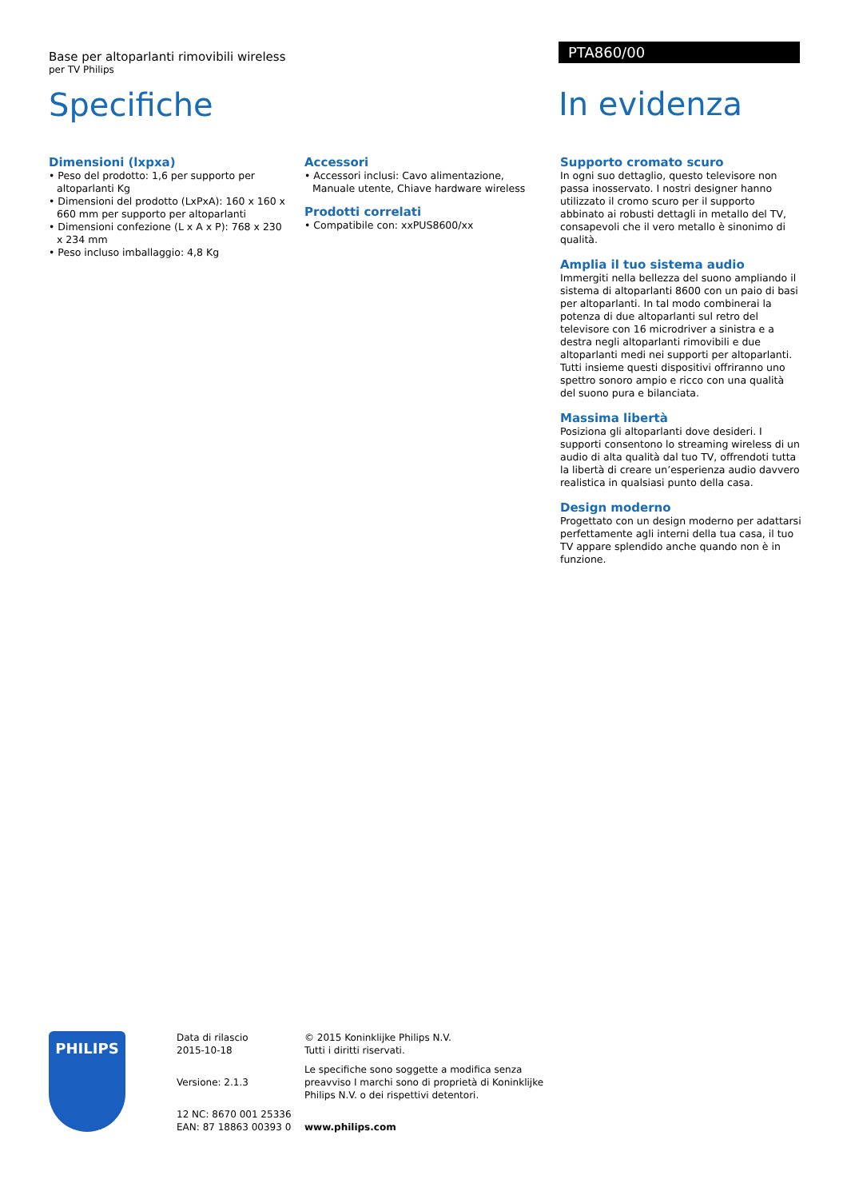Base per altoparlanti rimovibili wireless
per TV Philips
Specifiche
PTA860/00
In evidenza
Dimensioni (lxpxa)
• Peso del prodotto: 1,6 per supporto per altoparlanti Kg
• Dimensioni del prodotto (LxPxA): 160 x 160 x 660 mm per supporto per altoparlanti
• Dimensioni confezione (L x A x P): 768 x 230 x 234 mm
• Peso incluso imballaggio: 4,8 Kg
Accessori
• Accessori inclusi: Cavo alimentazione, Manuale utente, Chiave hardware wireless
Prodotti correlati
• Compatibile con: xxPUS8600/xx
Supporto cromato scuro
In ogni suo dettaglio, questo televisore non passa inosservato. I nostri designer hanno utilizzato il cromo scuro per il supporto abbinato ai robusti dettagli in metallo del TV, consapevoli che il vero metallo è sinonimo di qualità.
Amplia il tuo sistema audio
Immergiti nella bellezza del suono ampliando il sistema di altoparlanti 8600 con un paio di basi per altoparlanti. In tal modo combinerai la potenza di due altoparlanti sul retro del televisore con 16 microdriver a sinistra e a destra negli altoparlanti rimovibili e due altoparlanti medi nei supporti per altoparlanti. Tutti insieme questi dispositivi offriranno uno spettro sonoro ampio e ricco con una qualità del suono pura e bilanciata.
Massima libertà
Posiziona gli altoparlanti dove desideri. I supporti consentono lo streaming wireless di un audio di alta qualità dal tuo TV, offrendoti tutta la libertà di creare un’esperienza audio davvero realistica in qualsiasi punto della casa.
Design moderno
Progettato con un design moderno per adattarsi perfettamente agli interni della tua casa, il tuo TV appare splendido anche quando non è in funzione.
PHILIPS
Data di rilascio
2015-10-18
Versione: 2.1.3
12 NC: 8670 001 25336
EAN: 87 18863 00393 0
© 2015 Koninklijke Philips N.V.
Tutti i diritti riservati.
Le specifiche sono soggette a modifica senza preavviso I marchi sono di proprietà di Koninklijke Philips N.V. o dei rispettivi detentori.
www.philips.com